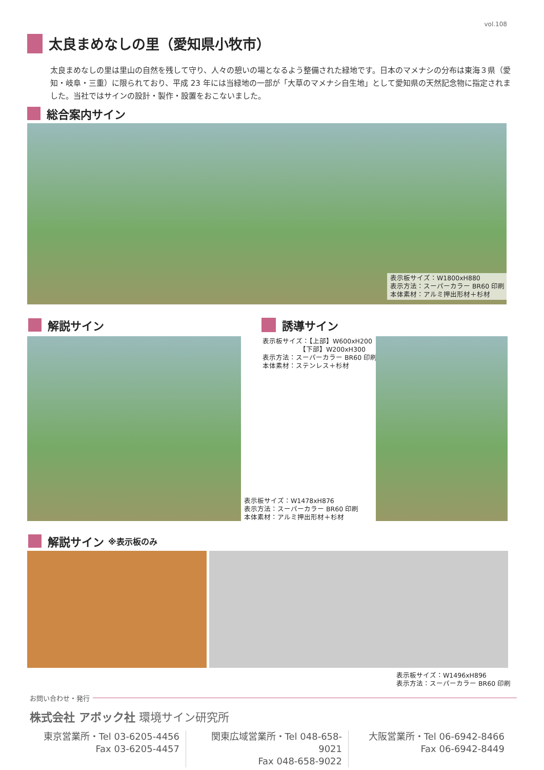vol.108
太良まめなしの里（愛知県小牧市）
太良まめなしの里は里山の自然を残して守り、人々の憩いの場となるよう整備された緑地です。日本のマメナシの分布は東海３県（愛知・岐阜・三重）に限られており、平成 23 年には当緑地の一部が「大草のマメナシ自生地」として愛知県の天然記念物に指定されました。当社ではサインの設計・製作・設置をおこないました。
総合案内サイン
表示板サイズ：W1800xH880
表示方法：スーパーカラー BR60 印刷
本体素材：アルミ押出形材＋杉材
解説サイン 誘導サイン
表示板サイズ：【上部】W600xH200
　　　　　　【下部】W200xH300
表示方法：スーパーカラー BR60 印刷
本体素材：ステンレス＋杉材
表示板サイズ：W1478xH876
表示方法：スーパーカラー BR60 印刷
本体素材：アルミ押出形材＋杉材
解説サイン ※表示板のみ
表示板サイズ：W1496xH896
表示方法：スーパーカラー BR60 印刷
お問い合わせ・発行
株式会社 アボック社 環境サイン研究所
東京営業所・Tel 03-6205-4456
Fax 03-6205-4457
関東広域営業所・Tel 048-658-9021
Fax 048-658-9022
大阪営業所・Tel 06-6942-8466
Fax 06-6942-8449